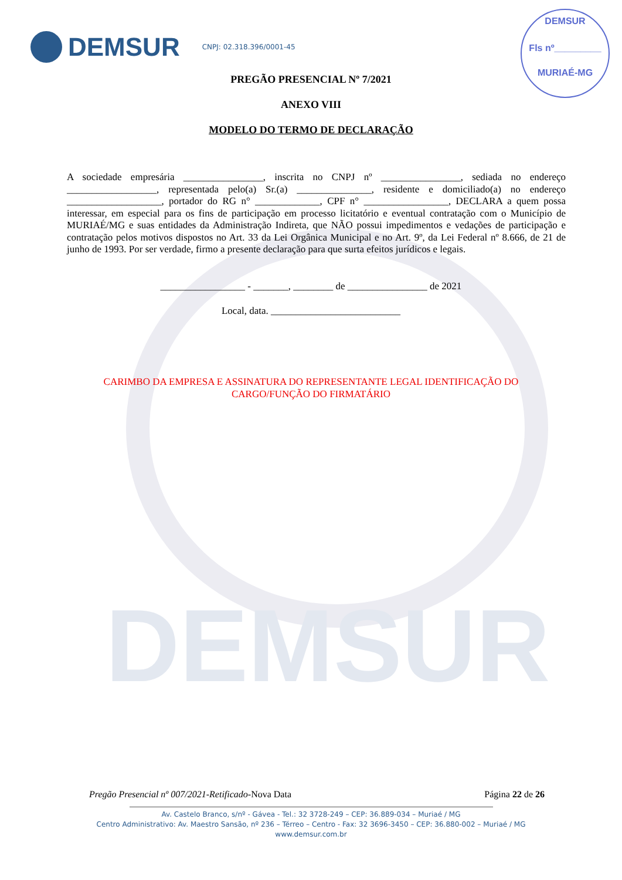DEMSUR
DEMSUR
CNPJ: 02.318.396/0001-45
DEMSUR
Fls nº_________
MURIAÉ-MG
PREGÃO PRESENCIAL Nº 7/2021
ANEXO VIII
MODELO DO TERMO DE DECLARAÇÃO
A sociedade empresária ________________, inscrita no CNPJ nº ________________, sediada no endereço __________________, representada pelo(a) Sr.(a) _______________, residente e domiciliado(a) no endereço ___________________, portador do RG n° _____________, CPF n° _________________, DECLARA a quem possa interessar, em especial para os fins de participação em processo licitatório e eventual contratação com o Município de MURIAÉ/MG e suas entidades da Administração Indireta, que NÃO possui impedimentos e vedações de participação e contratação pelos motivos dispostos no Art. 33 da Lei Orgânica Municipal e no Art. 9º, da Lei Federal nº 8.666, de 21 de junho de 1993. Por ser verdade, firmo a presente declaração para que surta efeitos jurídicos e legais.
_________________ - _______, ________ de ________________ de 2021
Local, data. __________________________
CARIMBO DA EMPRESA E ASSINATURA DO REPRESENTANTE LEGAL IDENTIFICAÇÃO DO
CARGO/FUNÇÃO DO FIRMATÁRIO
Pregão Presencial nº 007/2021-Retificado-Nova Data Página 22 de 26
Av. Castelo Branco, s/nº - Gávea - Tel.: 32 3728-249 – CEP: 36.889-034 – Muriaé / MG
Centro Administrativo: Av. Maestro Sansão, nº 236 – Térreo – Centro - Fax: 32 3696-3450 – CEP: 36.880-002 – Muriaé / MG
www.demsur.com.br